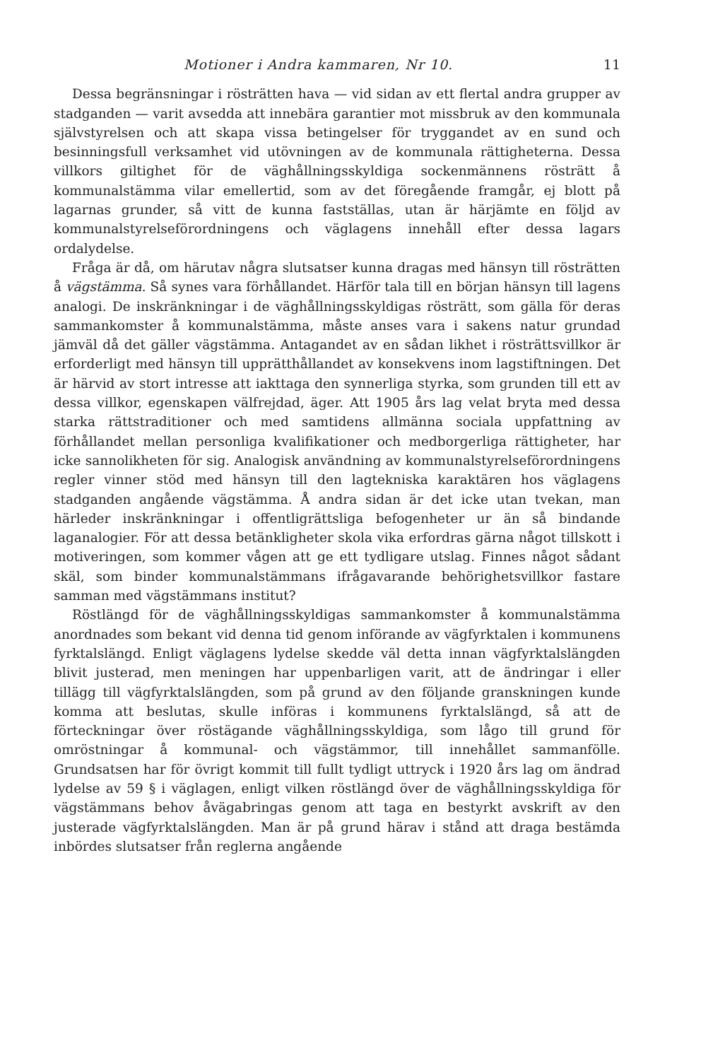Motioner i Andra kammaren, Nr 10. 11
Dessa begränsningar i rösträtten hava — vid sidan av ett flertal andra grupper av stadganden — varit avsedda att innebära garantier mot missbruk av den kommunala självstyrelsen och att skapa vissa betingelser för tryggandet av en sund och besinningsfull verksamhet vid utövningen av de kommunala rättigheterna. Dessa villkors giltighet för de väghållningsskyldiga sockenmännens rösträtt å kommunalstämma vilar emellertid, som av det föregående framgår, ej blott på lagarnas grunder, så vitt de kunna fastställas, utan är härjämte en följd av kommunalstyrelseförordningens och väglagens innehåll efter dessa lagars ordalydelse.
Fråga är då, om härutav några slutsatser kunna dragas med hänsyn till rösträtten å vägstämma. Så synes vara förhållandet. Härför tala till en början hänsyn till lagens analogi. De inskränkningar i de väghållningsskyldigas rösträtt, som gälla för deras sammankomster å kommunalstämma, måste anses vara i sakens natur grundad jämväl då det gäller vägstämma. Antagandet av en sådan likhet i rösträttsvillkor är erforderligt med hänsyn till upprätthållandet av konsekvens inom lagstiftningen. Det är härvid av stort intresse att iakttaga den synnerliga styrka, som grunden till ett av dessa villkor, egenskapen välfrejdad, äger. Att 1905 års lag velat bryta med dessa starka rättstraditioner och med samtidens allmänna sociala uppfattning av förhållandet mellan personliga kvalifikationer och medborgerliga rättigheter, har icke sannolikheten för sig. Analogisk användning av kommunalstyrelseförordningens regler vinner stöd med hänsyn till den lagtekniska karaktären hos väglagens stadganden angående vägstämma. Å andra sidan är det icke utan tvekan, man härleder inskränkningar i offentligrättsliga befogenheter ur än så bindande laganalogier. För att dessa betänkligheter skola vika erfordras gärna något tillskott i motiveringen, som kommer vågen att ge ett tydligare utslag. Finnes något sådant skäl, som binder kommunalstämmans ifrågavarande behörighetsvillkor fastare samman med vägstämmans institut?
Röstlängd för de väghållningsskyldigas sammankomster å kommunalstämma anordnades som bekant vid denna tid genom införande av vägfyrktalen i kommunens fyrktalslängd. Enligt väglagens lydelse skedde väl detta innan vägfyrktalslängden blivit justerad, men meningen har uppenbarligen varit, att de ändringar i eller tillägg till vägfyrktalslängden, som på grund av den följande granskningen kunde komma att beslutas, skulle införas i kommunens fyrktalslängd, så att de förteckningar över röstägande väghållningsskyldiga, som lågo till grund för omröstningar å kommunal- och vägstämmor, till innehållet sammanfölle. Grundsatsen har för övrigt kommit till fullt tydligt uttryck i 1920 års lag om ändrad lydelse av 59 § i väglagen, enligt vilken röstlängd över de väghållningsskyldiga för vägstämmans behov åvägabringas genom att taga en bestyrkt avskrift av den justerade vägfyrktalslängden. Man är på grund härav i stånd att draga bestämda inbördes slutsatser från reglerna angående